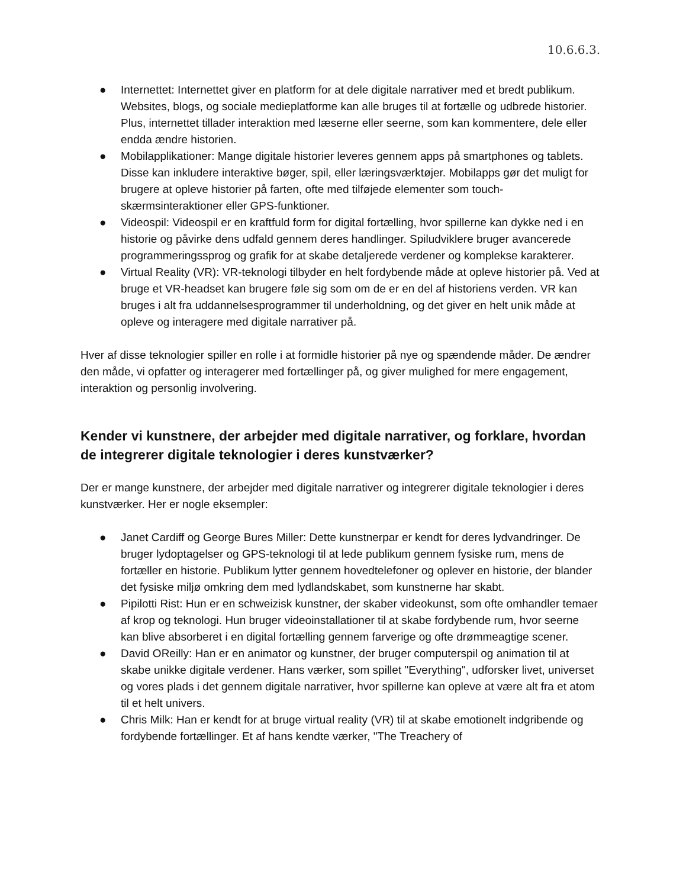10.6.6.3.
● Internettet: Internettet giver en platform for at dele digitale narrativer med et bredt publikum. Websites, blogs, og sociale medieplatforme kan alle bruges til at fortælle og udbrede historier. Plus, internettet tillader interaktion med læserne eller seerne, som kan kommentere, dele eller endda ændre historien.
● Mobilapplikationer: Mange digitale historier leveres gennem apps på smartphones og tablets. Disse kan inkludere interaktive bøger, spil, eller læringsværktøjer. Mobilapps gør det muligt for brugere at opleve historier på farten, ofte med tilføjede elementer som touch-skærmsinteraktioner eller GPS-funktioner.
● Videospil: Videospil er en kraftfuld form for digital fortælling, hvor spillerne kan dykke ned i en historie og påvirke dens udfald gennem deres handlinger. Spiludviklere bruger avancerede programmeringssprog og grafik for at skabe detaljerede verdener og komplekse karakterer.
● Virtual Reality (VR): VR-teknologi tilbyder en helt fordybende måde at opleve historier på. Ved at bruge et VR-headset kan brugere føle sig som om de er en del af historiens verden. VR kan bruges i alt fra uddannelsesprogrammer til underholdning, og det giver en helt unik måde at opleve og interagere med digitale narrativer på.
Hver af disse teknologier spiller en rolle i at formidle historier på nye og spændende måder. De ændrer den måde, vi opfatter og interagerer med fortællinger på, og giver mulighed for mere engagement, interaktion og personlig involvering.
Kender vi kunstnere, der arbejder med digitale narrativer, og forklare, hvordan de integrerer digitale teknologier i deres kunstværker?
Der er mange kunstnere, der arbejder med digitale narrativer og integrerer digitale teknologier i deres kunstværker. Her er nogle eksempler:
● Janet Cardiff og George Bures Miller: Dette kunstnerpar er kendt for deres lydvandringer. De bruger lydoptagelser og GPS-teknologi til at lede publikum gennem fysiske rum, mens de fortæller en historie. Publikum lytter gennem hovedtelefoner og oplever en historie, der blander det fysiske miljø omkring dem med lydlandskabet, som kunstnerne har skabt.
● Pipilotti Rist: Hun er en schweizisk kunstner, der skaber videokunst, som ofte omhandler temaer af krop og teknologi. Hun bruger videoinstallationer til at skabe fordybende rum, hvor seerne kan blive absorberet i en digital fortælling gennem farverige og ofte drømmeagtige scener.
● David OReilly: Han er en animator og kunstner, der bruger computerspil og animation til at skabe unikke digitale verdener. Hans værker, som spillet "Everything", udforsker livet, universet og vores plads i det gennem digitale narrativer, hvor spillerne kan opleve at være alt fra et atom til et helt univers.
● Chris Milk: Han er kendt for at bruge virtual reality (VR) til at skabe emotionelt indgribende og fordybende fortællinger. Et af hans kendte værker, "The Treachery of